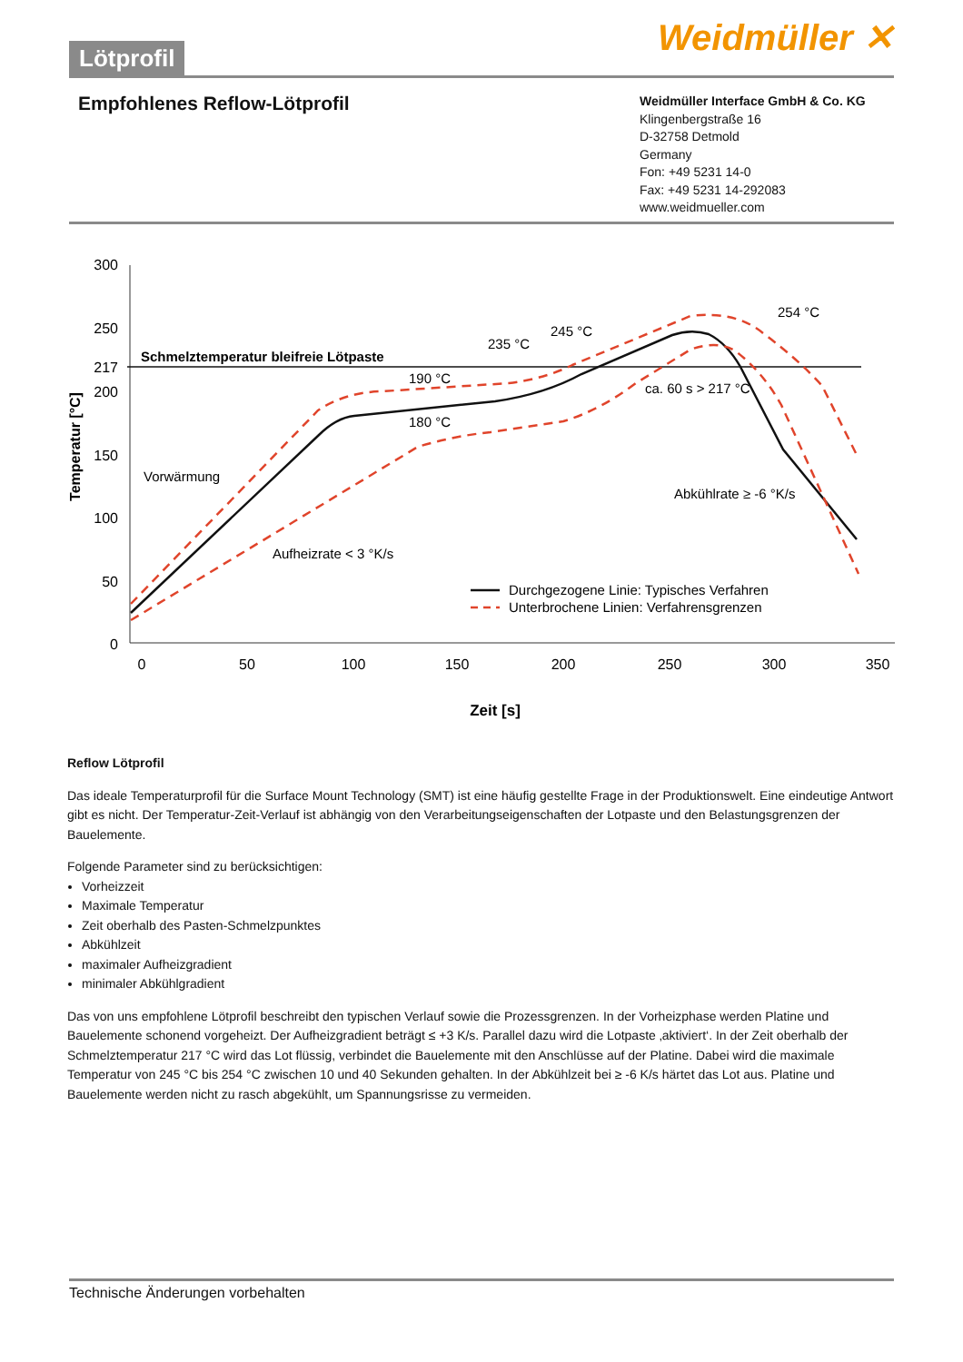Lötprofil Weidmüller ✕
Empfohlenes Reflow-Lötprofil
Weidmüller Interface GmbH & Co. KG
Klingenbergstraße 16
D-32758 Detmold
Germany
Fon: +49 5231 14-0
Fax: +49 5231 14-292083
www.weidmueller.com
300
250
217
200
150
100
50
0
0
50
100
150
200
250
300
350
Temperatur [°C]
Zeit [s]
Schmelztemperatur bleifreie Lötpaste
Vorwärmung
Aufheizrate < 3 °K/s
190 °C
180 °C
235 °C
245 °C
254 °C
ca. 60 s > 217 °C
Abkühlrate ≥ -6 °K/s
Durchgezogene Linie: Typisches Verfahren
Unterbrochene Linien: Verfahrensgrenzen
Reflow Lötprofil
Das ideale Temperaturprofil für die Surface Mount Technology (SMT) ist eine häufig gestellte Frage in der Produktionswelt. Eine eindeutige Antwort gibt es nicht. Der Temperatur-Zeit-Verlauf ist abhängig von den Verarbeitungseigenschaften der Lotpaste und den Belastungs­grenzen der Bauelemente.
Folgende Parameter sind zu berücksichtigen:
Vorheizzeit
Maximale Temperatur
Zeit oberhalb des Pasten-Schmelzpunktes
Abkühlzeit
maximaler Aufheizgradient
minimaler Abkühlgradient
Das von uns empfohlene Lötprofil beschreibt den typischen Verlauf sowie die Prozessgrenzen. In der Vorheizphase werden Platine und Bauelemente schonend vorgeheizt. Der Aufheizgradient beträgt ≤ +3 K/s. Parallel dazu wird die Lotpaste ‚aktiviert‘. In der Zeit oberhalb der Schmelztemperatur 217 °C wird das Lot flüssig, verbindet die Bauelemente mit den Anschlüsse auf der Platine. Dabei wird die maximale Temperatur von 245 °C bis 254 °C zwischen 10 und 40 Sekunden gehalten. In der Abkühlzeit bei ≥ -6 K/s härtet das Lot aus. Platine und Bauelemente werden nicht zu rasch abgekühlt, um Spannungsrisse zu vermeiden.
Technische Änderungen vorbehalten